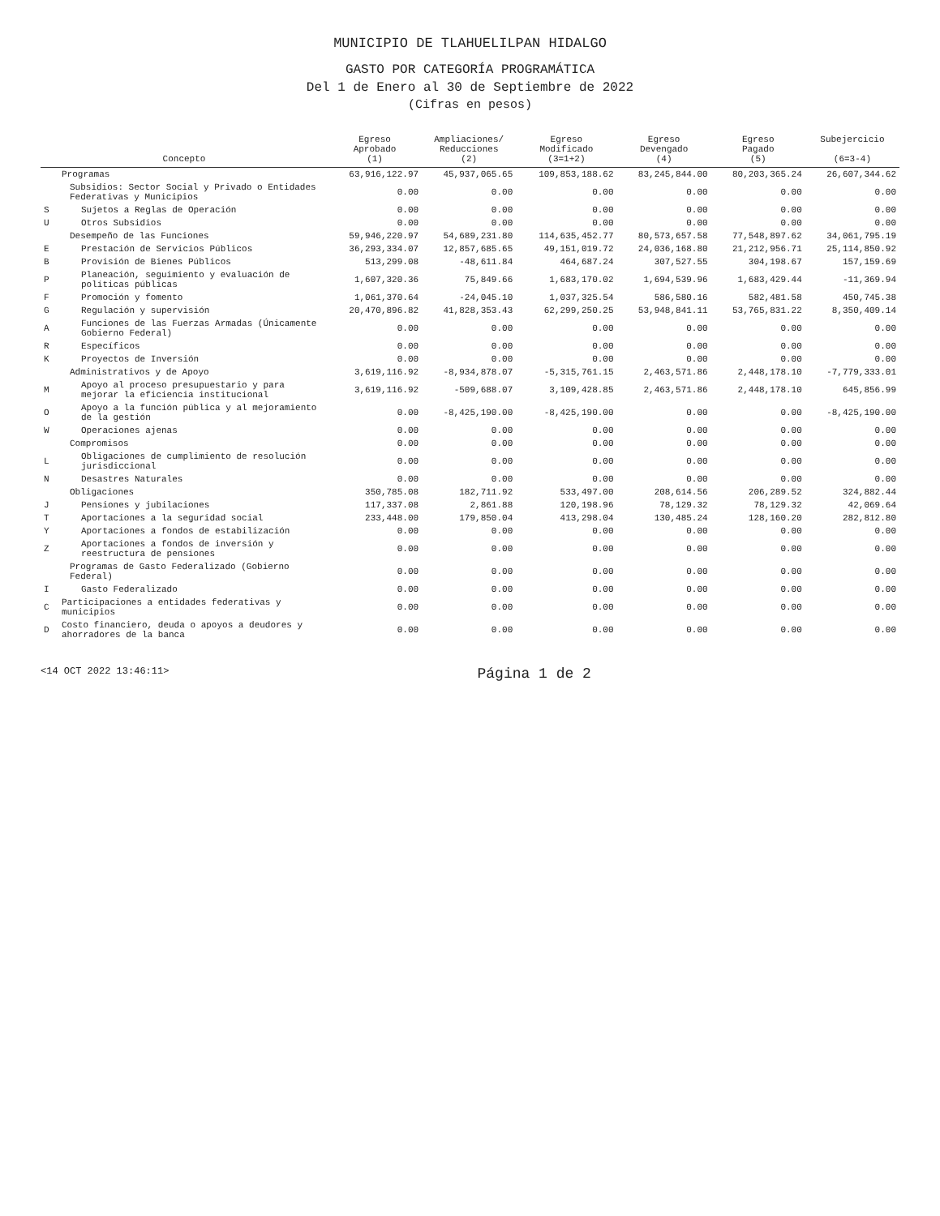MUNICIPIO DE TLAHUELILPAN HIDALGO
GASTO POR CATEGORÍA PROGRAMÁTICA
Del 1 de Enero al 30 de Septiembre de 2022
(Cifras en pesos)
| Concepto | | Egreso Aprobado (1) | Ampliaciones/ Reducciones (2) | Egreso Modificado (3=1+2) | Egreso Devengado (4) | Egreso Pagado (5) | Subejercicio (6=3-4) |
| --- | --- | --- | --- | --- | --- | --- | --- |
| | Programas | 63,916,122.97 | 45,937,065.65 | 109,853,188.62 | 83,245,844.00 | 80,203,365.24 | 26,607,344.62 |
| | Subsidios: Sector Social y Privado o Entidades Federativas y Municipios | 0.00 | 0.00 | 0.00 | 0.00 | 0.00 | 0.00 |
| S | Sujetos a Reglas de Operación | 0.00 | 0.00 | 0.00 | 0.00 | 0.00 | 0.00 |
| U | Otros Subsidios | 0.00 | 0.00 | 0.00 | 0.00 | 0.00 | 0.00 |
| | Desempeño de las Funciones | 59,946,220.97 | 54,689,231.80 | 114,635,452.77 | 80,573,657.58 | 77,548,897.62 | 34,061,795.19 |
| E | Prestación de Servicios Públicos | 36,293,334.07 | 12,857,685.65 | 49,151,019.72 | 24,036,168.80 | 21,212,956.71 | 25,114,850.92 |
| B | Provisión de Bienes Públicos | 513,299.08 | -48,611.84 | 464,687.24 | 307,527.55 | 304,198.67 | 157,159.69 |
| P | Planeación, seguimiento y evaluación de políticas públicas | 1,607,320.36 | 75,849.66 | 1,683,170.02 | 1,694,539.96 | 1,683,429.44 | -11,369.94 |
| F | Promoción y fomento | 1,061,370.64 | -24,045.10 | 1,037,325.54 | 586,580.16 | 582,481.58 | 450,745.38 |
| G | Regulación y supervisión | 20,470,896.82 | 41,828,353.43 | 62,299,250.25 | 53,948,841.11 | 53,765,831.22 | 8,350,409.14 |
| A | Funciones de las Fuerzas Armadas (Únicamente Gobierno Federal) | 0.00 | 0.00 | 0.00 | 0.00 | 0.00 | 0.00 |
| R | Específicos | 0.00 | 0.00 | 0.00 | 0.00 | 0.00 | 0.00 |
| K | Proyectos de Inversión | 0.00 | 0.00 | 0.00 | 0.00 | 0.00 | 0.00 |
| | Administrativos y de Apoyo | 3,619,116.92 | -8,934,878.07 | -5,315,761.15 | 2,463,571.86 | 2,448,178.10 | -7,779,333.01 |
| M | Apoyo al proceso presupuestario y para mejorar la eficiencia institucional | 3,619,116.92 | -509,688.07 | 3,109,428.85 | 2,463,571.86 | 2,448,178.10 | 645,856.99 |
| O | Apoyo a la función pública y al mejoramiento de la gestión | 0.00 | -8,425,190.00 | -8,425,190.00 | 0.00 | 0.00 | -8,425,190.00 |
| W | Operaciones ajenas | 0.00 | 0.00 | 0.00 | 0.00 | 0.00 | 0.00 |
| | Compromisos | 0.00 | 0.00 | 0.00 | 0.00 | 0.00 | 0.00 |
| L | Obligaciones de cumplimiento de resolución jurisdiccional | 0.00 | 0.00 | 0.00 | 0.00 | 0.00 | 0.00 |
| N | Desastres Naturales | 0.00 | 0.00 | 0.00 | 0.00 | 0.00 | 0.00 |
| | Obligaciones | 350,785.08 | 182,711.92 | 533,497.00 | 208,614.56 | 206,289.52 | 324,882.44 |
| J | Pensiones y jubilaciones | 117,337.08 | 2,861.88 | 120,198.96 | 78,129.32 | 78,129.32 | 42,069.64 |
| T | Aportaciones a la seguridad social | 233,448.00 | 179,850.04 | 413,298.04 | 130,485.24 | 128,160.20 | 282,812.80 |
| Y | Aportaciones a fondos de estabilización | 0.00 | 0.00 | 0.00 | 0.00 | 0.00 | 0.00 |
| Z | Aportaciones a fondos de inversión y reestructura de pensiones | 0.00 | 0.00 | 0.00 | 0.00 | 0.00 | 0.00 |
| | Programas de Gasto Federalizado (Gobierno Federal) | 0.00 | 0.00 | 0.00 | 0.00 | 0.00 | 0.00 |
| I | Gasto Federalizado | 0.00 | 0.00 | 0.00 | 0.00 | 0.00 | 0.00 |
| C | Participaciones a entidades federativas y municipios | 0.00 | 0.00 | 0.00 | 0.00 | 0.00 | 0.00 |
| D | Costo financiero, deuda o apoyos a deudores y ahorradores de la banca | 0.00 | 0.00 | 0.00 | 0.00 | 0.00 | 0.00 |
<14 OCT 2022 13:46:11> Página 1 de 2